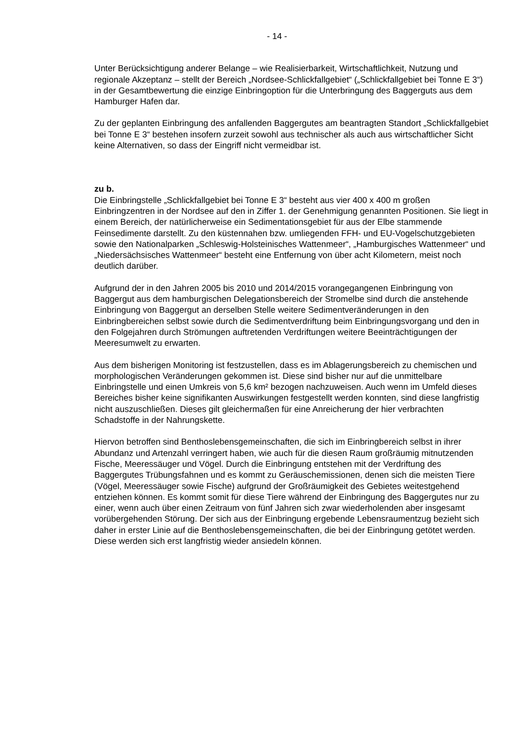- 14 -
Unter Berücksichtigung anderer Belange – wie Realisierbarkeit, Wirtschaftlichkeit, Nutzung und regionale Akzeptanz – stellt der Bereich „Nordsee-Schlickfallgebiet“ („Schlickfallgebiet bei Tonne E 3“) in der Gesamtbewertung die einzige Einbringoption für die Unterbringung des Baggerguts aus dem Hamburger Hafen dar.
Zu der geplanten Einbringung des anfallenden Baggergutes am beantragten Standort „Schlickfallgebiet bei Tonne E 3“ bestehen insofern zurzeit sowohl aus technischer als auch aus wirtschaftlicher Sicht keine Alternativen, so dass der Eingriff nicht vermeidbar ist.
zu b.
Die Einbringstelle „Schlickfallgebiet bei Tonne E 3“ besteht aus vier 400 x 400 m großen Einbringzentren in der Nordsee auf den in Ziffer 1. der Genehmigung genannten Positionen. Sie liegt in einem Bereich, der natürlicherweise ein Sedimentationsgebiet für aus der Elbe stammende Feinsedimente darstellt. Zu den küstennahen bzw. umliegenden FFH- und EU-Vogelschutzgebieten sowie den Nationalparken „Schleswig-Holsteinisches Wattenmeer“, „Hamburgisches Wattenmeer“ und „Niedersächsisches Wattenmeer“ besteht eine Entfernung von über acht Kilometern, meist noch deutlich darüber.
Aufgrund der in den Jahren 2005 bis 2010 und 2014/2015 vorangegangenen Einbringung von Baggergut aus dem hamburgischen Delegationsbereich der Stromelbe sind durch die anstehende Einbringung von Baggergut an derselben Stelle weitere Sedimentveränderungen in den Einbringbereichen selbst sowie durch die Sedimentverdriftung beim Einbringungsvorgang und den in den Folgejahren durch Strömungen auftretenden Verdriftungen weitere Beeinträchtigungen der Meeresumwelt zu erwarten.
Aus dem bisherigen Monitoring ist festzustellen, dass es im Ablagerungsbereich zu chemischen und morphologischen Veränderungen gekommen ist. Diese sind bisher nur auf die unmittelbare Einbringstelle und einen Umkreis von 5,6 km² bezogen nachzuweisen. Auch wenn im Umfeld dieses Bereiches bisher keine signifikanten Auswirkungen festgestellt werden konnten, sind diese langfristig nicht auszuschließen. Dieses gilt gleichermaßen für eine Anreicherung der hier verbrachten Schadstoffe in der Nahrungskette.
Hiervon betroffen sind Benthoslebensgemeinschaften, die sich im Einbringbereich selbst in ihrer Abundanz und Artenzahl verringert haben, wie auch für die diesen Raum großräumig mitnutzenden Fische, Meeressäuger und Vögel. Durch die Einbringung entstehen mit der Verdriftung des Baggergutes Trübungsfahnen und es kommt zu Geräuschemissionen, denen sich die meisten Tiere (Vögel, Meeressäuger sowie Fische) aufgrund der Großräumigkeit des Gebietes weitestgehend entziehen können. Es kommt somit für diese Tiere während der Einbringung des Baggergutes nur zu einer, wenn auch über einen Zeitraum von fünf Jahren sich zwar wiederholenden aber insgesamt vorübergehenden Störung. Der sich aus der Einbringung ergebende Lebensraumentzug bezieht sich daher in erster Linie auf die Benthoslebensgemeinschaften, die bei der Einbringung getötet werden. Diese werden sich erst langfristig wieder ansiedeln können.